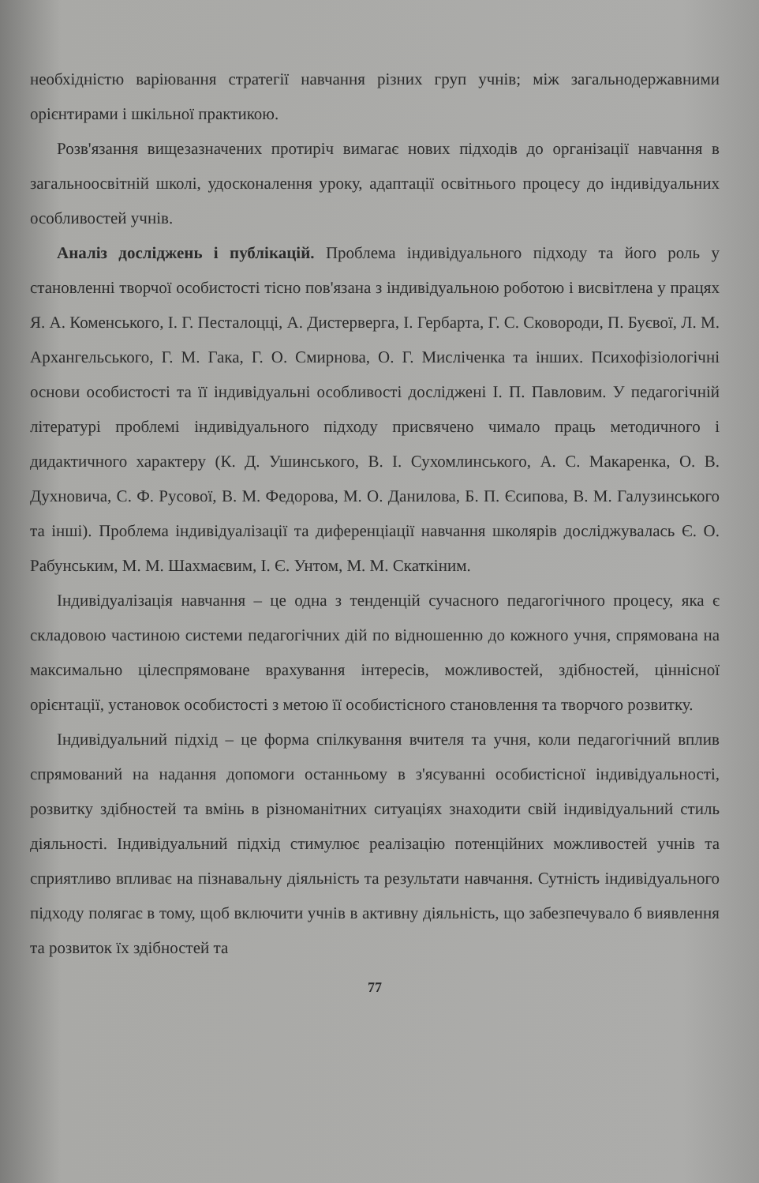необхідністю варіювання стратегії навчання різних груп учнів; між загальнодержавними орієнтирами і шкільної практикою.
Розв'язання вищезазначених протиріч вимагає нових підходів до організації навчання в загальноосвітній школі, удосконалення уроку, адаптації освітнього процесу до індивідуальних особливостей учнів.
Аналіз досліджень і публікацій. Проблема індивідуального підходу та його роль у становленні творчої особистості тісно пов'язана з індивідуальною роботою і висвітлена у працях Я. А. Коменського, І. Г. Песталоцці, А. Дистерверга, І. Гербарта, Г. С. Сковороди, П. Буєвої, Л. М. Архангельського, Г. М. Гака, Г. О. Смирнова, О. Г. Мисліченка та інших. Психофізіологічні основи особистості та її індивідуальні особливості досліджені І. П. Павловим. У педагогічній літературі проблемі індивідуального підходу присвячено чимало праць методичного і дидактичного характеру (К. Д. Ушинського, В. І. Сухомлинського, А. С. Макаренка, О. В. Духновича, С. Ф. Русової, В. М. Федорова, М. О. Данилова, Б. П. Єсипова, В. М. Галузинського та інші). Проблема індивідуалізації та диференціації навчання школярів досліджувалась Є. О. Рабунським, М. М. Шахмаєвим, І. Є. Унтом, М. М. Скаткіним.
Індивідуалізація навчання – це одна з тенденцій сучасного педагогічного процесу, яка є складовою частиною системи педагогічних дій по відношенню до кожного учня, спрямована на максимально цілеспрямоване врахування інтересів, можливостей, здібностей, ціннісної орієнтації, установок особистості з метою її особистісного становлення та творчого розвитку.
Індивідуальний підхід – це форма спілкування вчителя та учня, коли педагогічний вплив спрямований на надання допомоги останньому в з'ясуванні особистісної індивідуальності, розвитку здібностей та вмінь в різноманітних ситуаціях знаходити свій індивідуальний стиль діяльності. Індивідуальний підхід стимулює реалізацію потенційних можливостей учнів та сприятливо впливає на пізнавальну діяльність та результати навчання. Сутність індивідуального підходу полягає в тому, щоб включити учнів в активну діяльність, що забезпечувало б виявлення та розвиток їх здібностей та
77